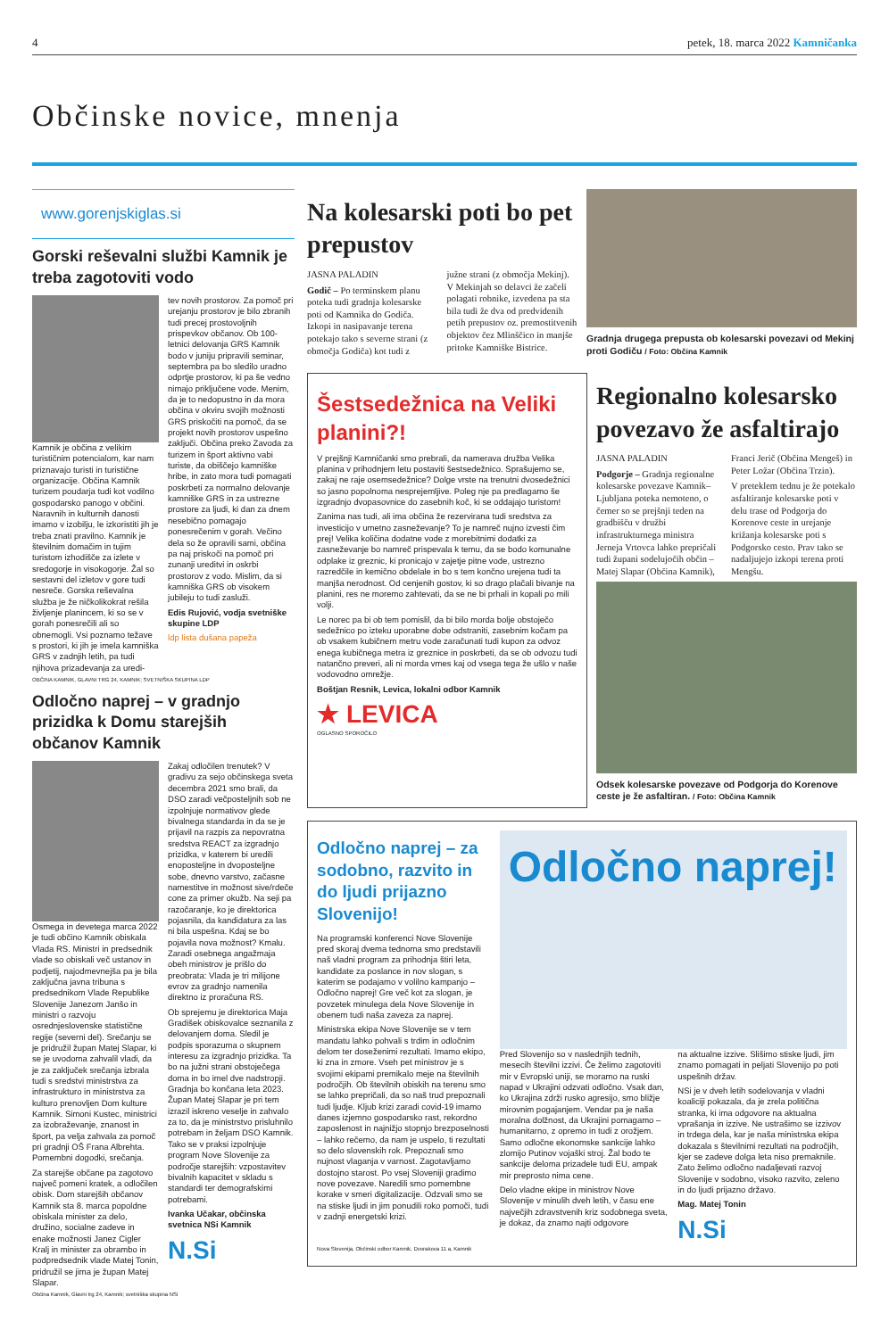4 petek, 18. marca 2022 Kamničanka
Občinske novice, mnenja
www.gorenjskiglas.si
Gorski reševalni službi Kamnik je treba zagotoviti vodo
Kamnik je občina z velikim turističnim potencialom, kar nam priznavajo turisti in turistične organizacije. Občina Kamnik turizem poudarja tudi kot vodilno gospodarsko panogo v občini. Naravnih in kulturnih danosti imamo v izobilju, le izkoristiti jih je treba znati pravilno. Kamnik je številnim domačim in tujim turistom izhodišče za izlete v sredogorje in visokogorje. Žal so sestavni del izletov v gore tudi nesreče. Gorska reševalna služba je že ničkolikokrat rešila življenje planincem, ki so se v gorah ponesrečili ali so obnemogli. Vsi poznamo težave s prostori, ki jih je imela kamniška GRS v zadnjih letih, pa tudi njihova prizadevanja za uredi-
tev novih prostorov. Za pomoč pri urejanju prostorov je bilo zbranih tudi precej prostovoljnih prispevkov občanov. Ob 100-letnici delovanja GRS Kamnik bodo v juniju pripravili seminar, septembra pa bo sledilo uradno odprtje prostorov, ki pa še vedno nimajo priključene vode. Menim, da je to nedopustno in da mora občina v okviru svojih možnosti GRS priskočiti na pomoč, da se projekt novih prostorov uspešno zaključi. Občina preko Zavoda za turizem in šport aktivno vabi turiste, da obiščejo kamniške hribe, in zato mora tudi pomagati poskrbeti za normalno delovanje kamniške GRS in za ustrezne prostore za ljudi, ki dan za dnem nesebično pomagajo ponesrečenim v gorah. Večino dela so že opravili sami, občina pa naj priskoči na pomoč pri zunanji ureditvi in oskrbi prostorov z vodo. Mislim, da si kamniška GRS ob visokem jubileju to tudi zasluži.
Edis Rujović, vodja svetniške skupine LDP
ldp lista dušana papeža
OBČINA KAMNIK, GLAVNI TRG 24, KAMNIK; SVETNIŠKA SKUPINA LDP
Odločno naprej – v gradnjo prizidka k Domu starejših občanov Kamnik
Osmega in devetega marca 2022 je tudi občino Kamnik obiskala Vlada RS. Ministri in predsednik vlade so obiskali več ustanov in podjetij, najodmevnejša pa je bila zaključna javna tribuna s predsednikom Vlade Republike Slovenije Janezom Janšo in ministri o razvoju osrednjeslovenske statistične regije (severni del). Srečanju se je pridružil župan Matej Slapar, ki se je uvodoma zahvalil vladi, da je za zaključek srečanja izbrala tudi s sredstvi ministrstva za infrastrukturo in ministrstva za kulturo prenovljen Dom kulture Kamnik. Simoni Kustec, ministrici za izobraževanje, znanost in šport, pa velja zahvala za pomoč pri gradnji OŠ Frana Albrehta. Pomembni dogodki, srečanja.
Za starejše občane pa zagotovo največ pomeni kratek, a odločilen obisk. Dom starejših občanov Kamnik sta 8. marca popoldne obiskala minister za delo, družino, socialne zadeve in enake možnosti Janez Cigler Kralj in minister za obrambo in podpredsednik vlade Matej Tonin, pridružil se jima je župan Matej Slapar.
Zakaj odločilen trenutek? V gradivu za sejo občinskega sveta decembra 2021 smo brali, da DSO zaradi večposteljnih sob ne izpolnjuje normativov glede bivalnega standarda in da se je prijavil na razpis za nepovratna sredstva REACT za izgradnjo prizidka, v katerem bi uredili enoposteljne in dvoposteljne sobe, dnevno varstvo, začasne namestitve in možnost sive/rdeče cone za primer okužb. Na seji pa razočaranje, ko je direktorica pojasnila, da kandidatura za las ni bila uspešna. Kdaj se bo pojavila nova možnost? Kmalu. Zaradi osebnega angažmaja obeh ministrov je prišlo do preobrata: Vlada je tri milijone evrov za gradnjo namenila direktno iz proračuna RS.
Ob sprejemu je direktorica Maja Gradišek obiskovalce seznanila z delovanjem doma. Sledil je podpis sporazuma o skupnem interesu za izgradnjo prizidka. Ta bo na južni strani obstoječega doma in bo imel dve nadstropji. Gradnja bo končana leta 2023. Župan Matej Slapar je pri tem izrazil iskreno veselje in zahvalo za to, da je ministrstvo prisluhnilo potrebam in željam DSO Kamnik. Tako se v praksi izpolnjuje program Nove Slovenije za področje starejših: vzpostavitev bivalnih kapacitet v skladu s standardi ter demografskimi potrebami.
Ivanka Učakar, občinska svetnica NSi Kamnik
N.Si
Občina Kamnik, Glavni trg 24, Kamnik; svetniška skupina NSi
Na kolesarski poti bo pet prepustov
JASNA PALADIN
Godič – Po terminskem planu poteka tudi gradnja kolesarske poti od Kamnika do Godiča. Izkopi in nasipavanje terena potekajo tako s severne strani (z območja Godiča) kot tudi z
južne strani (z območja Mekinj). V Mekinjah so delavci že začeli polagati robnike, izvedena pa sta bila tudi že dva od predvidenih petih prepustov oz. premostitvenih objektov čez Mlinščico in manjše pritoke Kamniške Bistrice.
Gradnja drugega prepusta ob kolesarski povezavi od Mekinj proti Godiču / Foto: Občina Kamnik
Šestsedežnica na Veliki planini?!
V prejšnji Kamničanki smo prebrali, da namerava družba Velika planina v prihodnjem letu postaviti šestsedežnico. Sprašujemo se, zakaj ne raje osemsedežnice? Dolge vrste na trenutni dvosedežnici so jasno popolnoma nesprejemljive. Poleg nje pa predlagamo še izgradnjo dvopasovnice do zasebnih koč, ki se oddajajo turistom!
Zanima nas tudi, ali ima občina že rezervirana tudi sredstva za investicijo v umetno zasneževanje? To je namreč nujno izvesti čim prej! Velika količina dodatne vode z morebitnimi dodatki za zasneževanje bo namreč prispevala k temu, da se bodo komunalne odplake iz greznic, ki pronicajo v zajetje pitne vode, ustrezno razredčile in kemično obdelale in bo s tem končno urejena tudi ta manjša nerodnost. Od cenjenih gostov, ki so drago plačali bivanje na planini, res ne moremo zahtevati, da se ne bi prhali in kopali po mili volji.
Le norec pa bi ob tem pomislil, da bi bilo morda bolje obstoječo sedežnico po izteku uporabne dobe odstraniti, zasebnim kočam pa ob vsakem kubičnem metru vode zaračunati tudi kupon za odvoz enega kubičnega metra iz greznice in poskrbeti, da se ob odvozu tudi natančno preveri, ali ni morda vmes kaj od vsega tega že ušlo v naše vodovodno omrežje.
Boštjan Resnik, Levica, lokalni odbor Kamnik
★ LEVICA
OGLASNO SPOROČILO
Regionalno kolesarsko povezavo že asfaltirajo
JASNA PALADIN
Podgorje – Gradnja regionalne kolesarske povezave Kamnik–Ljubljana poteka nemoteno, o čemer so se prejšnji teden na gradbišču v družbi infrastrukturnega ministra Jerneja Vrtovca lahko prepričali tudi župani sodelujočih občin – Matej Slapar (Občina Kamnik),
Franci Jerič (Občina Mengeš) in Peter Ložar (Občina Trzin).
V preteklem tednu je že potekalo asfaltiranje kolesarske poti v delu trase od Podgorja do Korenove ceste in urejanje križanja kolesarske poti s Podgorsko cesto. Prav tako se nadaljujejo izkopi terena proti Mengšu.
Odsek kolesarske povezave od Podgorja do Korenove ceste je že asfaltiran. / Foto: Občina Kamnik
Odločno naprej – za sodobno, razvito in do ljudi prijazno Slovenijo!
Na programski konferenci Nove Slovenije pred skoraj dvema tednoma smo predstavili naš vladni program za prihodnja štiri leta, kandidate za poslance in nov slogan, s katerim se podajamo v volilno kampanjo – Odločno naprej! Gre več kot za slogan, je povzetek minulega dela Nove Slovenije in obenem tudi naša zaveza za naprej.
Ministrska ekipa Nove Slovenije se v tem mandatu lahko pohvali s trdim in odločnim delom ter doseženimi rezultati. Imamo ekipo, ki zna in zmore. Vseh pet ministrov je s svojimi ekipami premikalo meje na številnih področjih. Ob številnih obiskih na terenu smo se lahko prepričali, da so naš trud prepoznali tudi ljudje. Kljub krizi zaradi covid-19 imamo danes izjemno gospodarsko rast, rekordno zaposlenost in najnižjo stopnjo brezposelnosti – lahko rečemo, da nam je uspelo, ti rezultati so delo slovenskih rok. Prepoznali smo nujnost vlaganja v varnost. Zagotavljamo dostojno starost. Po vsej Sloveniji gradimo nove povezave. Naredili smo pomembne korake v smeri digitalizacije. Odzvali smo se na stiske ljudi in jim ponudili roko pomoči, tudi v zadnji energetski krizi.
Odločno naprej!
Pred Slovenijo so v naslednjih tednih, mesecih številni izzivi. Če želimo zagotoviti mir v Evropski uniji, se moramo na ruski napad v Ukrajini odzvati odločno. Vsak dan, ko Ukrajina zdrži rusko agresijo, smo bližje mirovnim pogajanjem. Vendar pa je naša moralna dolžnost, da Ukrajini pomagamo – humanitarno, z opremo in tudi z orožjem. Samo odločne ekonomske sankcije lahko zlomijo Putinov vojaški stroj. Žal bodo te sankcije deloma prizadele tudi EU, ampak mir preprosto nima cene.
Delo vladne ekipe in ministrov Nove Slovenije v minulih dveh letih, v času ene največjih zdravstvenih kriz sodobnega sveta, je dokaz, da znamo najti odgovore
na aktualne izzive. Slišimo stiske ljudi, jim znamo pomagati in peljati Slovenijo po poti uspešnih držav.
NSi je v dveh letih sodelovanja v vladni koaliciji pokazala, da je zrela politična stranka, ki ima odgovore na aktualna vprašanja in izzive. Ne ustrašimo se izzivov in trdega dela, kar je naša ministrska ekipa dokazala s številnimi rezultati na področjih, kjer se zadeve dolga leta niso premaknile. Zato želimo odločno nadaljevati razvoj Slovenije v sodobno, visoko razvito, zeleno in do ljudi prijazno državo.
Mag. Matej Tonin
N.Si
Nova Slovenija, Občinski odbor Kamnik, Dvorakova 11 a, Kamnik